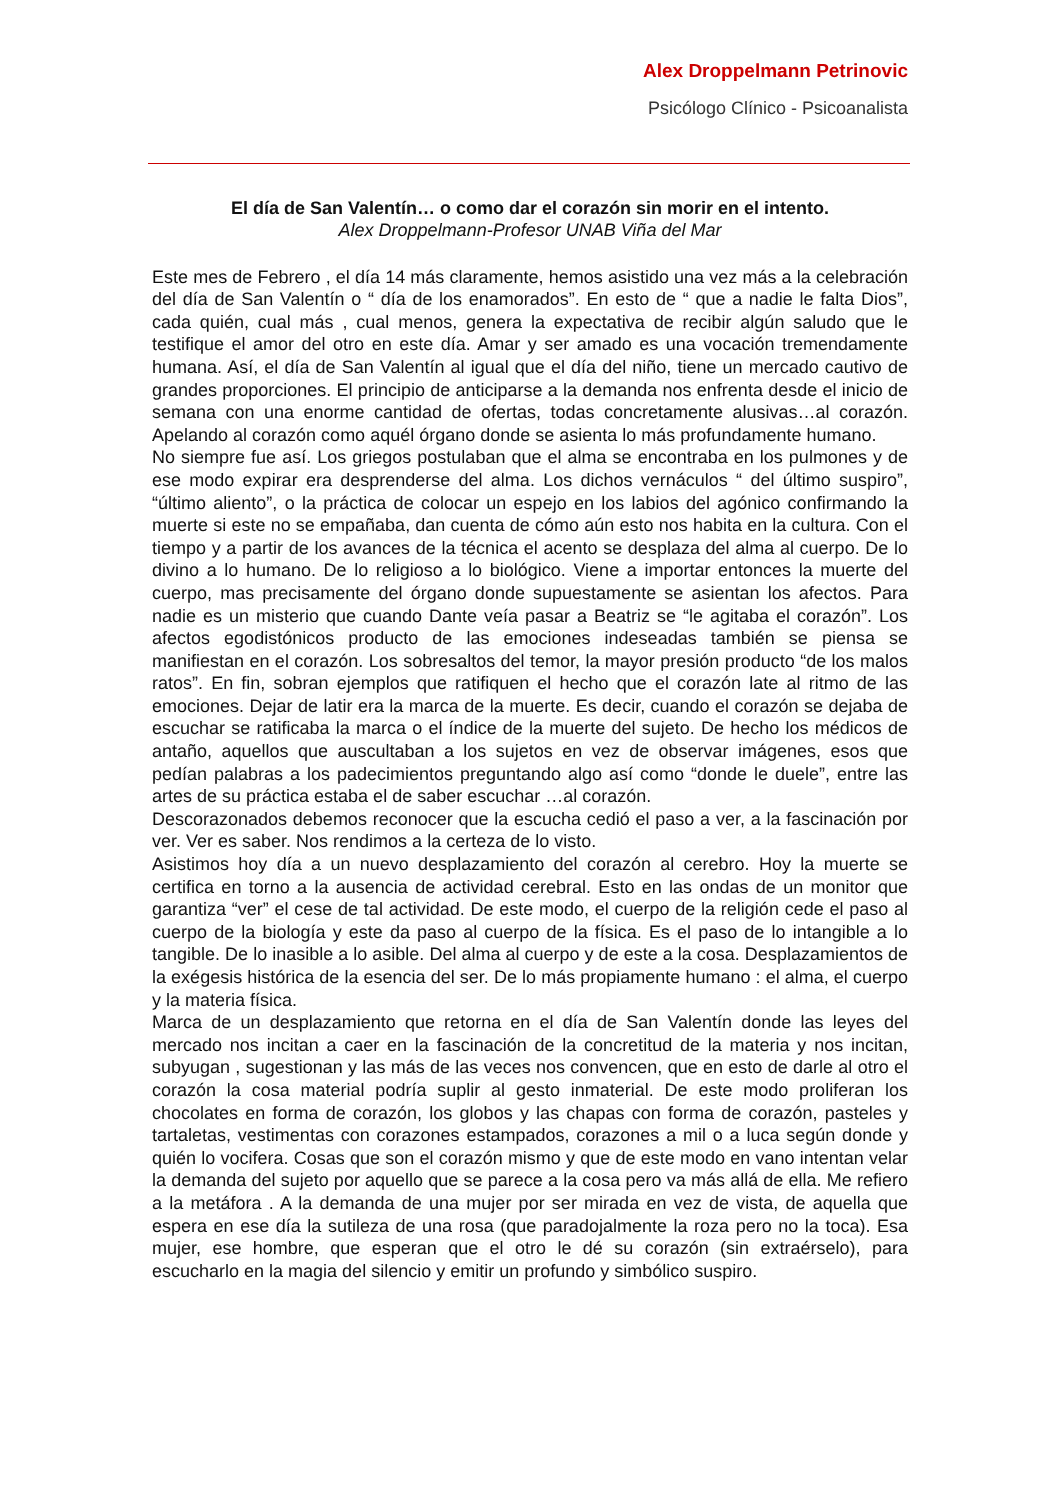Alex Droppelmann Petrinovic
Psicólogo Clínico - Psicoanalista
El día de San Valentín… o como dar el corazón sin morir en el intento.
Alex Droppelmann-Profesor UNAB Viña del Mar
Este mes de Febrero , el día 14 más claramente, hemos asistido una vez más a la celebración del día de San Valentín o “ día de los enamorados”. En esto de “ que a nadie le falta Dios”, cada quién, cual más , cual menos, genera la expectativa de recibir algún saludo que le testifique el amor del otro en este día. Amar y ser amado es una vocación tremendamente humana. Así, el día de San Valentín al igual que el día del niño, tiene un mercado cautivo de grandes proporciones. El principio de anticiparse a la demanda nos enfrenta desde el inicio de semana con una enorme cantidad de ofertas, todas concretamente alusivas…al corazón. Apelando al corazón como aquél órgano donde se asienta lo más profundamente humano.
No siempre fue así. Los griegos postulaban que el alma se encontraba en los pulmones y de ese modo expirar era desprenderse del alma. Los dichos vernáculos “ del último suspiro”, “último aliento”, o la práctica de colocar un espejo en los labios del agónico confirmando la muerte si este no se empañaba, dan cuenta de cómo aún esto nos habita en la cultura. Con el tiempo y a partir de los avances de la técnica el acento se desplaza del alma al cuerpo. De lo divino a lo humano. De lo religioso a lo biológico. Viene a importar entonces la muerte del cuerpo, mas precisamente del órgano donde supuestamente se asientan los afectos. Para nadie es un misterio que cuando Dante veía pasar a Beatriz se “le agitaba el corazón”. Los afectos egodistónicos producto de las emociones indeseadas también se piensa se manifiestan en el corazón. Los sobresaltos del temor, la mayor presión producto “de los malos ratos”. En fin, sobran ejemplos que ratifiquen el hecho que el corazón late al ritmo de las emociones. Dejar de latir era la marca de la muerte. Es decir, cuando el corazón se dejaba de escuchar se ratificaba la marca o el índice de la muerte del sujeto. De hecho los médicos de antaño, aquellos que auscultaban a los sujetos en vez de observar imágenes, esos que pedían palabras a los padecimientos preguntando algo así como “donde le duele”, entre las artes de su práctica estaba el de saber escuchar …al corazón.
Descorazonados debemos reconocer que la escucha cedió el paso a ver, a la fascinación por ver. Ver es saber. Nos rendimos a la certeza de lo visto.
Asistimos hoy día a un nuevo desplazamiento del corazón al cerebro. Hoy la muerte se certifica en torno a la ausencia de actividad cerebral. Esto en las ondas de un monitor que garantiza “ver” el cese de tal actividad. De este modo, el cuerpo de la religión cede el paso al cuerpo de la biología y este da paso al cuerpo de la física. Es el paso de lo intangible a lo tangible. De lo inasible a lo asible. Del alma al cuerpo y de este a la cosa. Desplazamientos de la exégesis histórica de la esencia del ser. De lo más propiamente humano : el alma, el cuerpo y la materia física.
Marca de un desplazamiento que retorna en el día de San Valentín donde las leyes del mercado nos incitan a caer en la fascinación de la concretitud de la materia y nos incitan, subyugan , sugestionan y las más de las veces nos convencen, que en esto de darle al otro el corazón la cosa material podría suplir al gesto inmaterial. De este modo proliferan los chocolates en forma de corazón, los globos y las chapas con forma de corazón, pasteles y tartaletas, vestimentas con corazones estampados, corazones a mil o a luca según donde y quién lo vocifera. Cosas que son el corazón mismo y que de este modo en vano intentan velar la demanda del sujeto por aquello que se parece a la cosa pero va más allá de ella. Me refiero a la metáfora . A la demanda de una mujer por ser mirada en vez de vista, de aquella que espera en ese día la sutileza de una rosa (que paradojalmente la roza pero no la toca). Esa mujer, ese hombre, que esperan que el otro le dé su corazón (sin extraérselo), para escucharlo en la magia del silencio y emitir un profundo y simbólico suspiro.